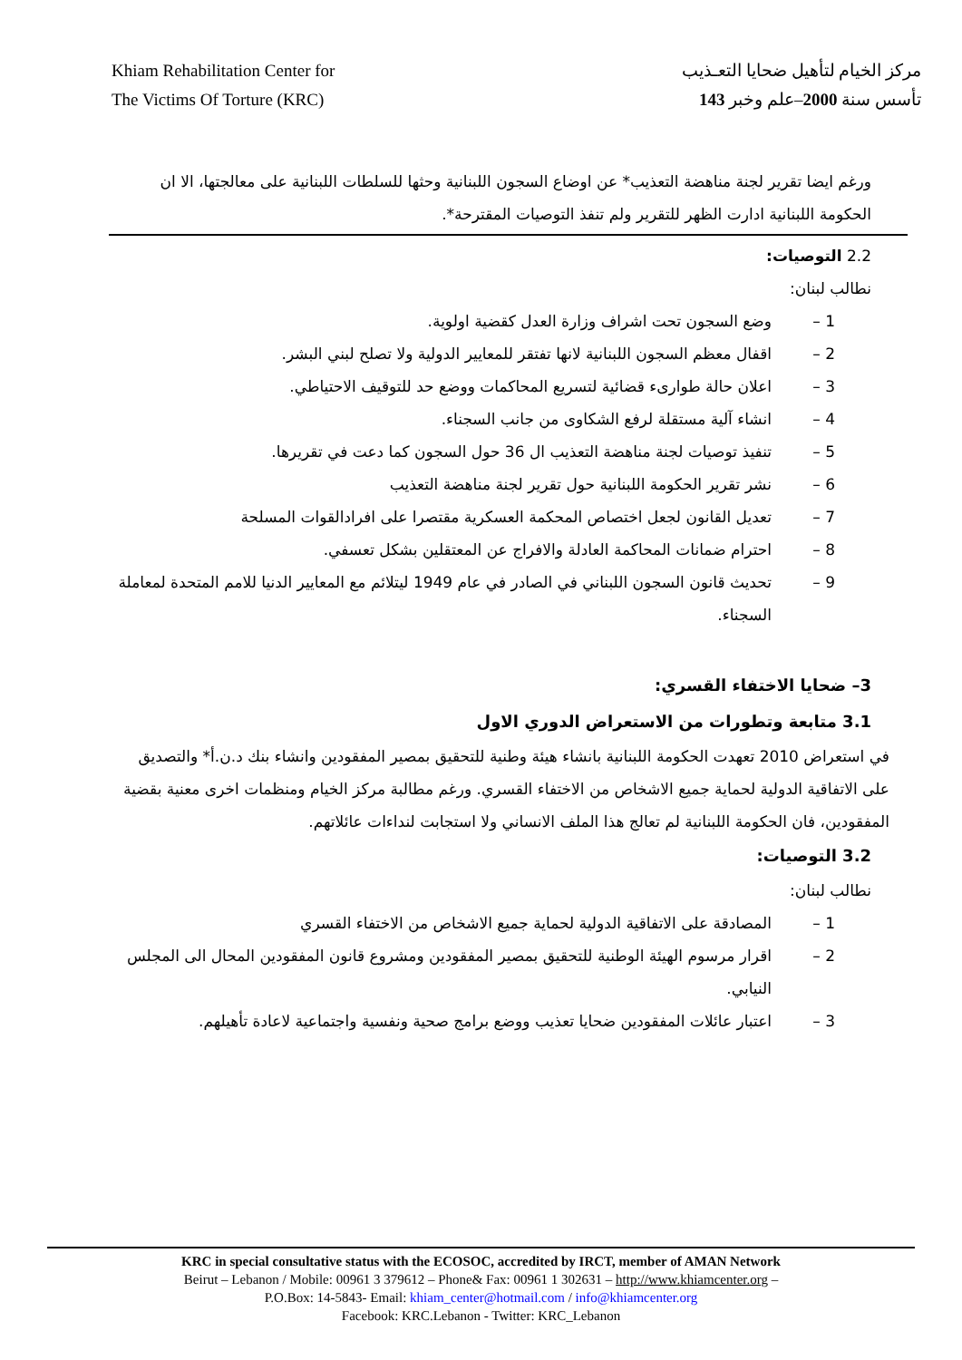Khiam Rehabilitation Center for
The Victims Of Torture (KRC)
مركز الخيام لتأهيل ضحايا التعـذيب
تأسس سنة 2000–علم وخبر 143
ورغم ايضا تقرير لجنة مناهضة التعذيب* عن اوضاع السجون اللبنانية وحثها للسلطات اللبنانية على معالجتها، الا ان الحكومة اللبنانية ادارت الظهر للتقرير ولم تنفذ التوصيات المقترحة*.
2.2 التوصيات:
نطالب لبنان:
1 – وضع السجون تحت اشراف وزارة العدل كقضية اولوية.
2 – اقفال معظم السجون اللبنانية لانها تفتقر للمعايير الدولية ولا تصلح لبني البشر.
3 – اعلان حالة طوارىء قضائية لتسريع المحاكمات ووضع حد للتوقيف الاحتياطي.
4 – انشاء آلية مستقلة لرفع الشكاوى من جانب السجناء.
5 – تنفيذ توصيات لجنة مناهضة التعذيب ال 36 حول السجون كما دعت في تقريرها.
6 – نشر تقرير الحكومة اللبنانية حول تقرير لجنة مناهضة التعذيب
7 – تعديل القانون لجعل اختصاص المحكمة العسكرية مقتصرا على افرادالقوات المسلحة
8 – احترام ضمانات المحاكمة العادلة والافراج عن المعتقلين بشكل تعسفي.
9 – تحديث قانون السجون اللبناني في الصادر في عام 1949 ليتلائم مع المعايير الدنيا للامم المتحدة لمعاملة السجناء.
3– ضحايا الاختفاء القسري:
3.1 متابعة وتطورات من الاستعراض الدوري الاول
في استعراض 2010 تعهدت الحكومة اللبنانية بانشاء هيئة وطنية للتحقيق بمصير المفقودين وانشاء بنك د.ن.أ* والتصديق على الاتفاقية الدولية لحماية جميع الاشخاص من الاختفاء القسري. ورغم مطالبة مركز الخيام ومنظمات اخرى معنية بقضية المفقودين، فان الحكومة اللبنانية لم تعالج هذا الملف الانساني ولا استجابت لنداءات عائلاتهم.
3.2 التوصيات:
نطالب لبنان:
1 – المصادقة على الاتفاقية الدولية لحماية جميع الاشخاص من الاختفاء القسري
2 – اقرار مرسوم الهيئة الوطنية للتحقيق بمصير المفقودين ومشروع قانون المفقودين المحال الى المجلس النيابي.
3 – اعتبار عائلات المفقودين ضحايا تعذيب ووضع برامج صحية ونفسية واجتماعية لاعادة تأهيلهم.
KRC in special consultative status with the ECOSOC, accredited by IRCT, member of AMAN Network
Beirut – Lebanon / Mobile: 00961 3 379612 – Phone& Fax: 00961 1 302631 – http://www.khiamcenter.org –
P.O.Box: 14-5843- Email: khiam_center@hotmail.com / info@khiamcenter.org
Facebook: KRC.Lebanon - Twitter: KRC_Lebanon